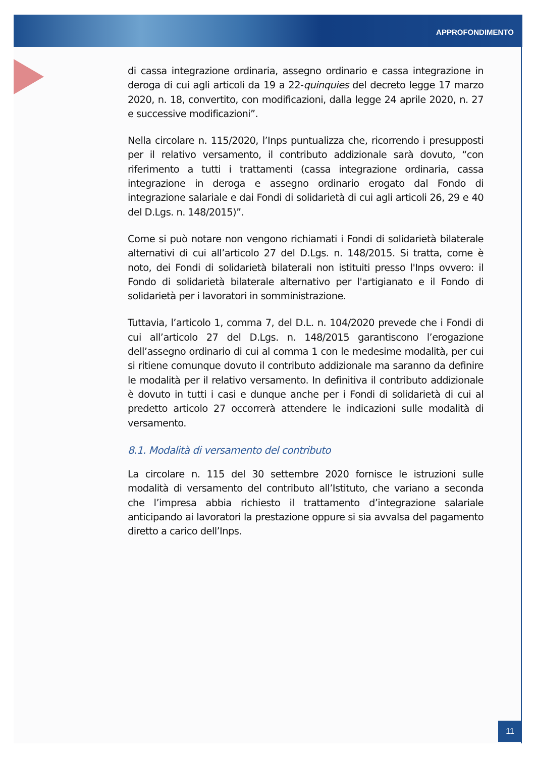APPROFONDIMENTO
di cassa integrazione ordinaria, assegno ordinario e cassa integrazione in deroga di cui agli articoli da 19 a 22-quinquies del decreto legge 17 marzo 2020, n. 18, convertito, con modificazioni, dalla legge 24 aprile 2020, n. 27 e successive modificazioni”.
Nella circolare n. 115/2020, l’Inps puntualizza che, ricorrendo i presupposti per il relativo versamento, il contributo addizionale sarà dovuto, “con riferimento a tutti i trattamenti (cassa integrazione ordinaria, cassa integrazione in deroga e assegno ordinario erogato dal Fondo di integrazione salariale e dai Fondi di solidarietà di cui agli articoli 26, 29 e 40 del D.Lgs. n. 148/2015)”.
Come si può notare non vengono richiamati i Fondi di solidarietà bilaterale alternativi di cui all’articolo 27 del D.Lgs. n. 148/2015. Si tratta, come è noto, dei Fondi di solidarietà bilaterali non istituiti presso l'Inps ovvero: il Fondo di solidarietà bilaterale alternativo per l'artigianato e il Fondo di solidarietà per i lavoratori in somministrazione.
Tuttavia, l’articolo 1, comma 7, del D.L. n. 104/2020 prevede che i Fondi di cui all’articolo 27 del D.Lgs. n. 148/2015 garantiscono l’erogazione dell’assegno ordinario di cui al comma 1 con le medesime modalità, per cui si ritiene comunque dovuto il contributo addizionale ma saranno da definire le modalità per il relativo versamento. In definitiva il contributo addizionale è dovuto in tutti i casi e dunque anche per i Fondi di solidarietà di cui al predetto articolo 27 occorrerà attendere le indicazioni sulle modalità di versamento.
8.1. Modalità di versamento del contributo
La circolare n. 115 del 30 settembre 2020 fornisce le istruzioni sulle modalità di versamento del contributo all’Istituto, che variano a seconda che l’impresa abbia richiesto il trattamento d’integrazione salariale anticipando ai lavoratori la prestazione oppure si sia avvalsa del pagamento diretto a carico dell’Inps.
11